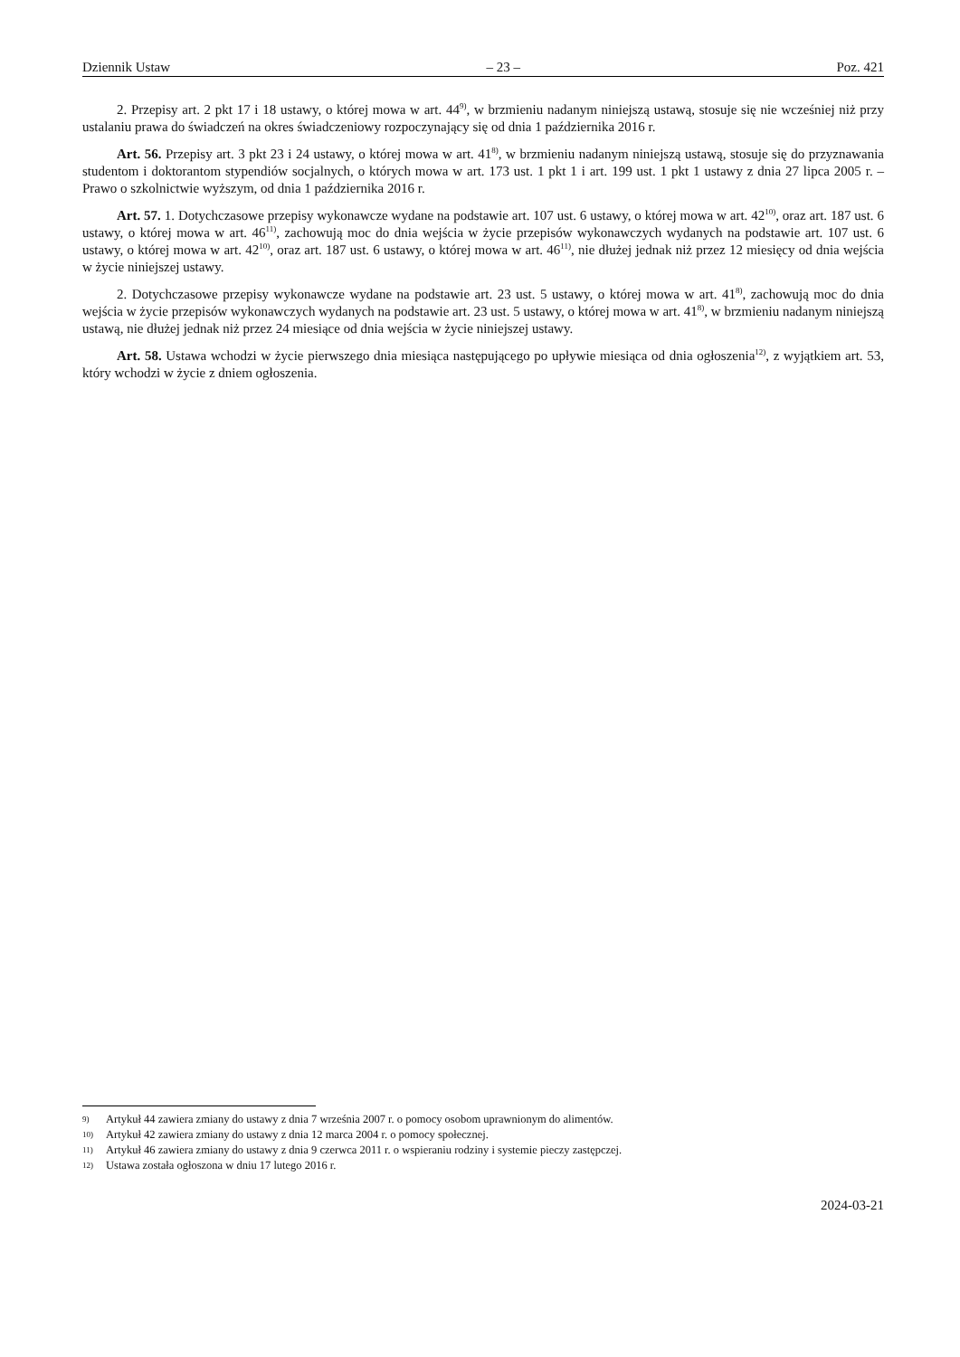Dziennik Ustaw – 23 – Poz. 421
2. Przepisy art. 2 pkt 17 i 18 ustawy, o której mowa w art. 44<sup>9)</sup>, w brzmieniu nadanym niniejszą ustawą, stosuje się nie wcześniej niż przy ustalaniu prawa do świadczeń na okres świadczeniowy rozpoczynający się od dnia 1 października 2016 r.
Art. 56. Przepisy art. 3 pkt 23 i 24 ustawy, o której mowa w art. 41<sup>8)</sup>, w brzmieniu nadanym niniejszą ustawą, stosuje się do przyznawania studentom i doktorantom stypendiów socjalnych, o których mowa w art. 173 ust. 1 pkt 1 i art. 199 ust. 1 pkt 1 ustawy z dnia 27 lipca 2005 r. – Prawo o szkolnictwie wyższym, od dnia 1 października 2016 r.
Art. 57. 1. Dotychczasowe przepisy wykonawcze wydane na podstawie art. 107 ust. 6 ustawy, o której mowa w art. 42<sup>10)</sup>, oraz art. 187 ust. 6 ustawy, o której mowa w art. 46<sup>11)</sup>, zachowują moc do dnia wejścia w życie przepisów wykonawczych wydanych na podstawie art. 107 ust. 6 ustawy, o której mowa w art. 42<sup>10)</sup>, oraz art. 187 ust. 6 ustawy, o której mowa w art. 46<sup>11)</sup>, nie dłużej jednak niż przez 12 miesięcy od dnia wejścia w życie niniejszej ustawy.
2. Dotychczasowe przepisy wykonawcze wydane na podstawie art. 23 ust. 5 ustawy, o której mowa w art. 41<sup>8)</sup>, zachowują moc do dnia wejścia w życie przepisów wykonawczych wydanych na podstawie art. 23 ust. 5 ustawy, o której mowa w art. 41<sup>8)</sup>, w brzmieniu nadanym niniejszą ustawą, nie dłużej jednak niż przez 24 miesiące od dnia wejścia w życie niniejszej ustawy.
Art. 58. Ustawa wchodzi w życie pierwszego dnia miesiąca następującego po upływie miesiąca od dnia ogłoszenia<sup>12)</sup>, z wyjątkiem art. 53, który wchodzi w życie z dniem ogłoszenia.
9) Artykuł 44 zawiera zmiany do ustawy z dnia 7 września 2007 r. o pomocy osobom uprawnionym do alimentów.
10) Artykuł 42 zawiera zmiany do ustawy z dnia 12 marca 2004 r. o pomocy społecznej.
11) Artykuł 46 zawiera zmiany do ustawy z dnia 9 czerwca 2011 r. o wspieraniu rodziny i systemie pieczy zastępczej.
12) Ustawa została ogłoszona w dniu 17 lutego 2016 r.
2024-03-21